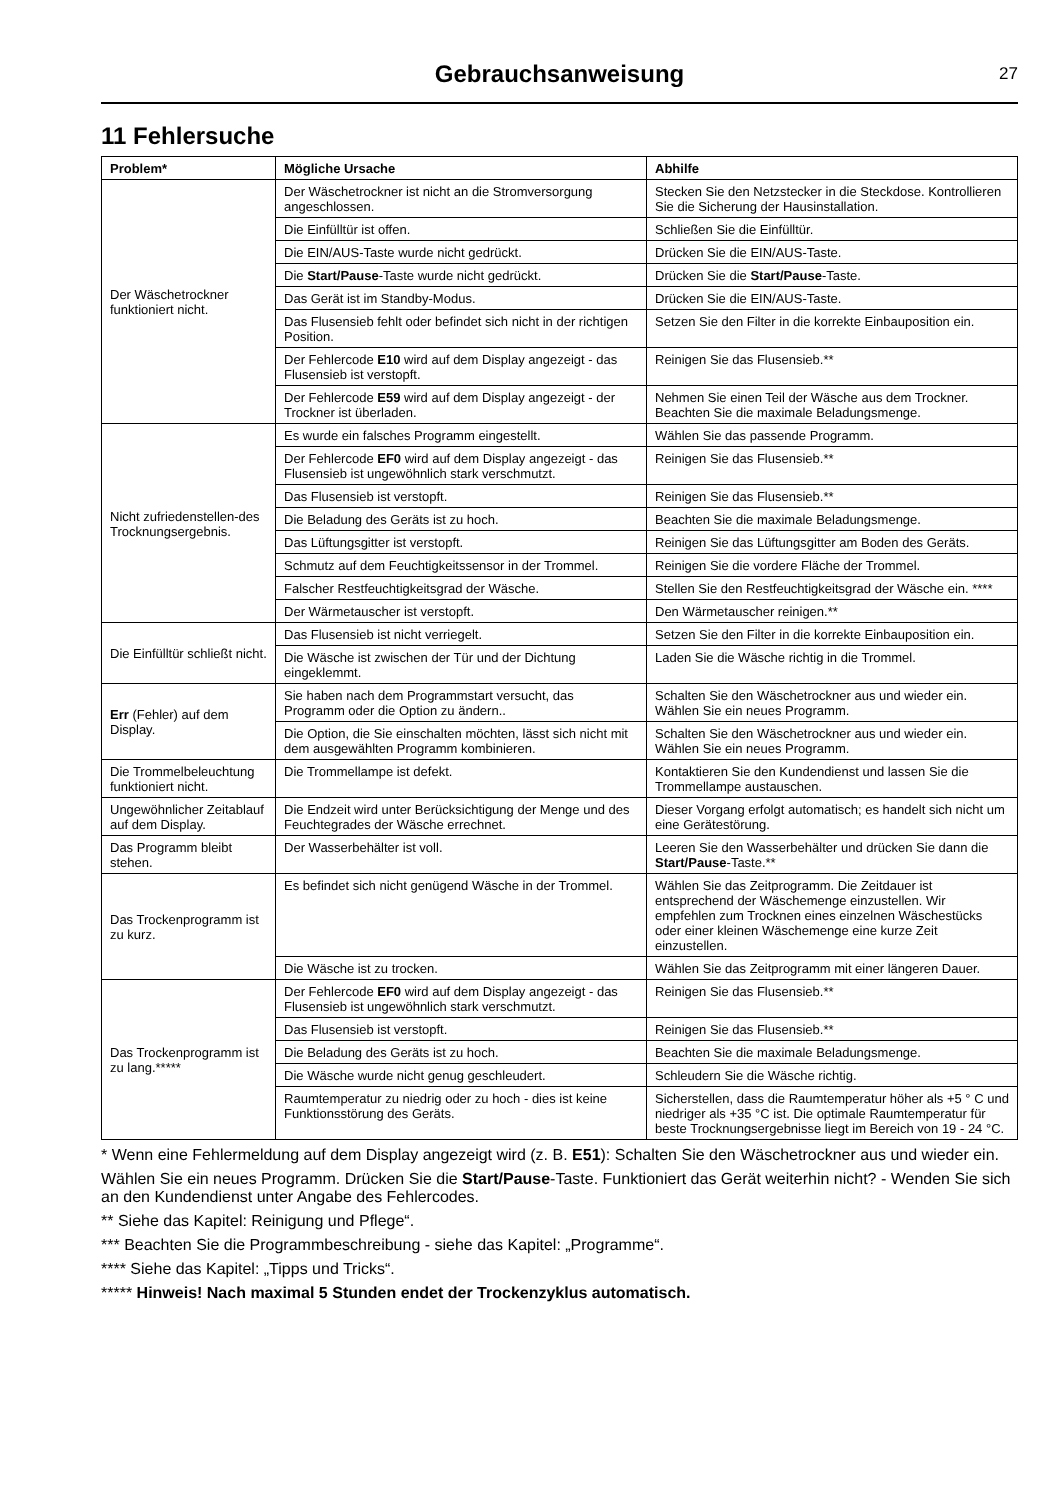Gebrauchsanweisung
27
11 Fehlersuche
| Problem* | Mögliche Ursache | Abhilfe |
| --- | --- | --- |
| Der Wäschetrockner funktioniert nicht. | Der Wäschetrockner ist nicht an die Stromversorgung angeschlossen. | Stecken Sie den Netzstecker in die Steckdose. Kontrollieren Sie die Sicherung der Hausinstallation. |
| | Die Einfülltür ist offen. | Schließen Sie die Einfülltür. |
| | Die EIN/AUS-Taste wurde nicht gedrückt. | Drücken Sie die EIN/AUS-Taste. |
| | Die Start/Pause -Taste wurde nicht gedrückt. | Drücken Sie die Start/Pause -Taste. |
| | Das Gerät ist im Standby-Modus. | Drücken Sie die EIN/AUS-Taste. |
| | Das Flusensieb fehlt oder befindet sich nicht in der richtigen Position. | Setzen Sie den Filter in die korrekte Einbauposition ein. |
| | Der Fehlercode E10 wird auf dem Display angezeigt - das Flusensieb ist verstopft. | Reinigen Sie das Flusensieb.** |
| | Der Fehlercode E59 wird auf dem Display angezeigt - der Trockner ist überladen. | Nehmen Sie einen Teil der Wäsche aus dem Trockner. Beachten Sie die maximale Beladungsmenge. |
| Nicht zufriedenstellen-des Trocknungsergebnis. | Es wurde ein falsches Programm eingestellt. | Wählen Sie das passende Programm. |
| | Der Fehlercode EF0 wird auf dem Display angezeigt - das Flusensieb ist ungewöhnlich stark verschmutzt. | Reinigen Sie das Flusensieb.** |
| | Das Flusensieb ist verstopft. | Reinigen Sie das Flusensieb.** |
| | Die Beladung des Geräts ist zu hoch. | Beachten Sie die maximale Beladungsmenge. |
| | Das Lüftungsgitter ist verstopft. | Reinigen Sie das Lüftungsgitter am Boden des Geräts. |
| | Schmutz auf dem Feuchtigkeitssensor in der Trommel. | Reinigen Sie die vordere Fläche der Trommel. |
| | Falscher Restfeuchtigkeitsgrad der Wäsche. | Stellen Sie den Restfeuchtigkeitsgrad der Wäsche ein. **** |
| | Der Wärmetauscher ist verstopft. | Den Wärmetauscher reinigen.** |
| Die Einfülltür schließt nicht. | Das Flusensieb ist nicht verriegelt. | Setzen Sie den Filter in die korrekte Einbauposition ein. |
| | Die Wäsche ist zwischen der Tür und der Dichtung eingeklemmt. | Laden Sie die Wäsche richtig in die Trommel. |
| Err (Fehler) auf dem Display. | Sie haben nach dem Programmstart versucht, das Programm oder die Option zu ändern.. | Schalten Sie den Wäschetrockner aus und wieder ein. Wählen Sie ein neues Programm. |
| | Die Option, die Sie einschalten möchten, lässt sich nicht mit dem ausgewählten Programm kombinieren. | Schalten Sie den Wäschetrockner aus und wieder ein. Wählen Sie ein neues Programm. |
| Die Trommelbeleuchtung funktioniert nicht. | Die Trommellampe ist defekt. | Kontaktieren Sie den Kundendienst und lassen Sie die Trommellampe austauschen. |
| Ungewöhnlicher Zeitablauf auf dem Display. | Die Endzeit wird unter Berücksichtigung der Menge und des Feuchtegrades der Wäsche errechnet. | Dieser Vorgang erfolgt automatisch; es handelt sich nicht um eine Gerätestörung. |
| Das Programm bleibt stehen. | Der Wasserbehälter ist voll. | Leeren Sie den Wasserbehälter und drücken Sie dann die Start/Pause -Taste.** |
| Das Trockenprogramm ist zu kurz. | Es befindet sich nicht genügend Wäsche in der Trommel. | Wählen Sie das Zeitprogramm. Die Zeitdauer ist entsprechend der Wäschemenge einzustellen. Wir empfehlen zum Trocknen eines einzelnen Wäschestücks oder einer kleinen Wäschemenge eine kurze Zeit einzustellen. |
| | Die Wäsche ist zu trocken. | Wählen Sie das Zeitprogramm mit einer längeren Dauer. |
| Das Trockenprogramm ist zu lang.***** | Der Fehlercode EF0 wird auf dem Display angezeigt - das Flusensieb ist ungewöhnlich stark verschmutzt. | Reinigen Sie das Flusensieb.** |
| | Das Flusensieb ist verstopft. | Reinigen Sie das Flusensieb.** |
| | Die Beladung des Geräts ist zu hoch. | Beachten Sie die maximale Beladungsmenge. |
| | Die Wäsche wurde nicht genug geschleudert. | Schleudern Sie die Wäsche richtig. |
| | Raumtemperatur zu niedrig oder zu hoch - dies ist keine Funktionsstörung des Geräts. | Sicherstellen, dass die Raumtemperatur höher als +5 ° C und niedriger als +35 °C ist. Die optimale Raumtemperatur für beste Trocknungsergebnisse liegt im Bereich von 19 - 24 °C. |
* Wenn eine Fehlermeldung auf dem Display angezeigt wird (z. B. E51): Schalten Sie den Wäschetrockner aus und wieder ein.
Wählen Sie ein neues Programm. Drücken Sie die Start/Pause-Taste. Funktioniert das Gerät weiterhin nicht? - Wenden Sie sich an den Kundendienst unter Angabe des Fehlercodes.
** Siehe das Kapitel: Reinigung und Pflege“.
*** Beachten Sie die Programmbeschreibung - siehe das Kapitel: „Programme“.
**** Siehe das Kapitel: „Tipps und Tricks“.
***** Hinweis! Nach maximal 5 Stunden endet der Trockenzyklus automatisch.